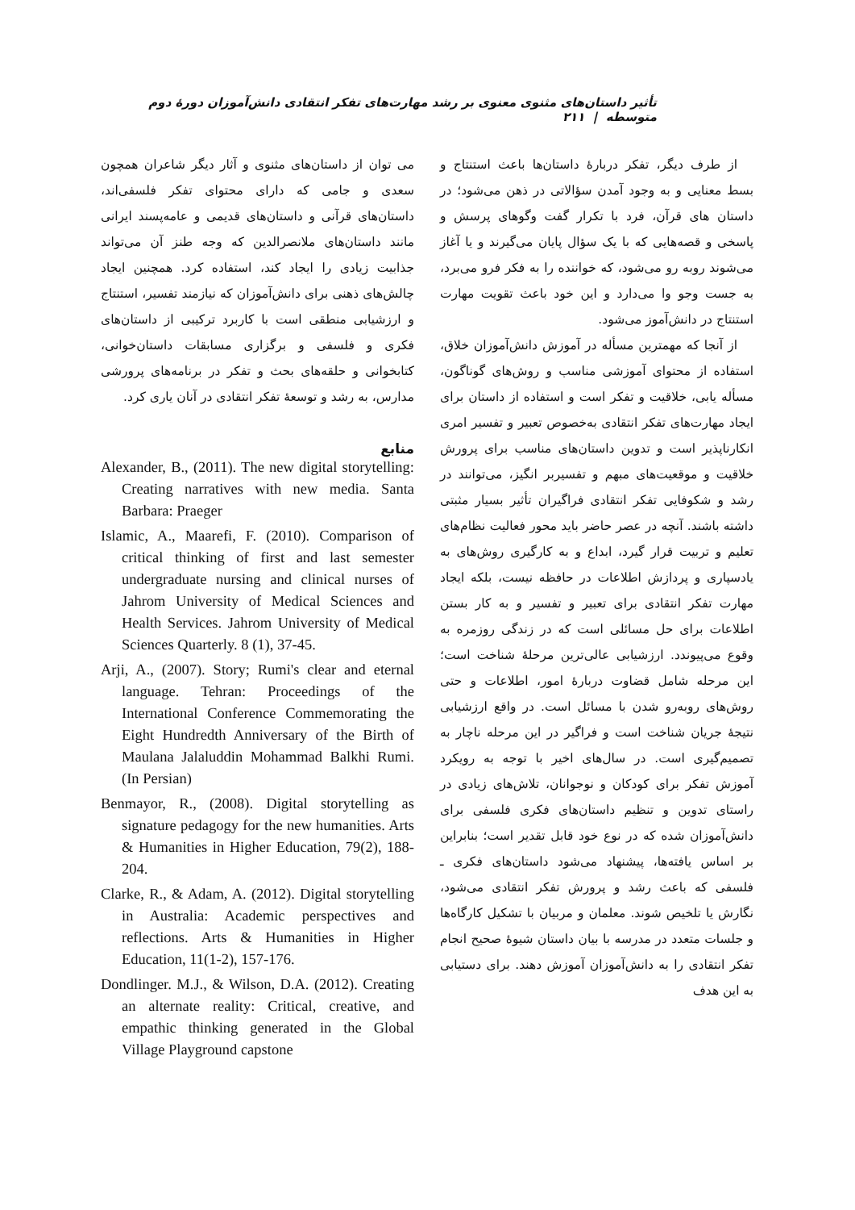تأثیر داستان‌های مثنوی معنوی بر رشد مهارت‌های تفکر انتقادی دانش‌آموزان دورهٔ دوم متوسطه | ۲۱۱
از طرف دیگر، تفکر دربارهٔ داستان‌ها باعث استنتاج و بسط معنایی و به وجود آمدن سؤالاتی در ذهن می‌شود؛ در داستان های قرآن، فرد با تکرار گفت وگوهای پرسش و پاسخی و قصه‌هایی که با یک سؤال پایان می‌گیرند و یا آغاز می‌شوند روبه رو می‌شود، که خواننده را به فکر فرو می‌برد، به جست وجو وا می‌دارد و این خود باعث تقویت مهارت استنتاج در دانش‌آموز می‌شود.
از آنجا که مهمترین مسأله در آموزش دانش‌آموزان خلاق، استفاده از محتوای آموزشی مناسب و روش‌های گوناگون، مسأله یابی، خلاقیت و تفکر است و استفاده از داستان برای ایجاد مهارت‌های تفکر انتقادی به‌خصوص تعبیر و تفسیر امری انکارناپذیر است و تدوین داستان‌های مناسب برای پرورش خلاقیت و موقعیت‌های مبهم و تفسیربر انگیز، می‌توانند در رشد و شکوفایی تفکر انتقادی فراگیران تأثیر بسیار مثبتی داشته باشند. آنچه در عصر حاضر باید محور فعالیت نظام‌های تعلیم و تربیت قرار گیرد، ابداع و به کارگیری روش‌های به یادسپاری و پردازش اطلاعات در حافظه نیست، بلکه ایجاد مهارت تفکر انتقادی برای تعبیر و تفسیر و به کار بستن اطلاعات برای حل مسائلی است که در زندگی روزمره به وقوع می‌پیوندد. ارزشیابی عالی‌ترین مرحلهٔ شناخت است؛ این مرحله شامل قضاوت دربارهٔ امور، اطلاعات و حتی روش‌های روبه‌رو شدن با مسائل است. در واقع ارزشیابی نتیجهٔ جریان شناخت است و فراگیر در این مرحله ناچار به تصمیم‌گیری است. در سال‌های اخیر با توجه به رویکرد آموزش تفکر برای کودکان و نوجوانان، تلاش‌های زیادی در راستای تدوین و تنظیم داستان‌های فکری فلسفی برای دانش‌آموزان شده که در نوع خود قابل تقدیر است؛ بنابراین بر اساس یافته‌ها، پیشنهاد می‌شود داستان‌های فکری ـ فلسفی که باعث رشد و پرورش تفکر انتقادی می‌شود، نگارش یا تلخیص شوند. معلمان و مربیان با تشکیل کارگاه‌ها و جلسات متعدد در مدرسه با بیان داستان شیوهٔ صحیح انجام تفکر انتقادی را به دانش‌آموزان آموزش دهند. برای دستیابی به این هدف
می توان از داستان‌های مثنوی و آثار دیگر شاعران همچون سعدی و جامی که دارای محتوای تفکر فلسفی‌اند، داستان‌های قرآنی و داستان‌های قدیمی و عامه‌پسند ایرانی مانند داستان‌های ملانصرالدین که وجه طنز آن می‌تواند جذابیت زیادی را ایجاد کند، استفاده کرد. همچنین ایجاد چالش‌های ذهنی برای دانش‌آموزان که نیازمند تفسیر، استنتاج و ارزشیابی منطقی است با کاربرد ترکیبی از داستان‌های فکری و فلسفی و برگزاری مسابقات داستان‌خوانی، کتابخوانی و حلقه‌های بحث و تفکر در برنامه‌های پرورشی مدارس، به رشد و توسعهٔ تفکر انتقادی در آنان یاری کرد.
منابع
Alexander, B., (2011). The new digital storytelling: Creating narratives with new media. Santa Barbara: Praeger
Islamic, A., Maarefi, F. (2010). Comparison of critical thinking of first and last semester undergraduate nursing and clinical nurses of Jahrom University of Medical Sciences and Health Services. Jahrom University of Medical Sciences Quarterly. 8 (1), 37-45.
Arji, A., (2007). Story; Rumi's clear and eternal language. Tehran: Proceedings of the International Conference Commemorating the Eight Hundredth Anniversary of the Birth of Maulana Jalaluddin Mohammad Balkhi Rumi. (In Persian)
Benmayor, R., (2008). Digital storytelling as signature pedagogy for the new humanities. Arts & Humanities in Higher Education, 79(2), 188-204.
Clarke, R., & Adam, A. (2012). Digital storytelling in Australia: Academic perspectives and reflections. Arts & Humanities in Higher Education, 11(1-2), 157-176.
Dondlinger. M.J., & Wilson, D.A. (2012). Creating an alternate reality: Critical, creative, and empathic thinking generated in the Global Village Playground capstone